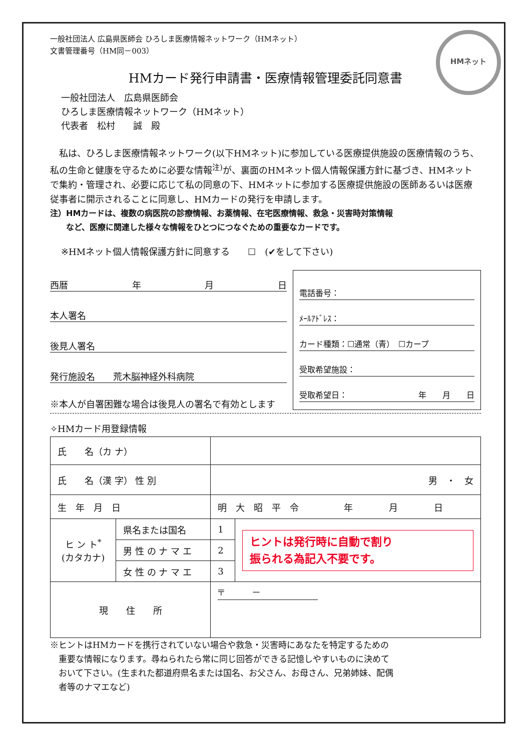HMネット
一般社団法人 広島県医師会 ひろしま医療情報ネットワーク（HMネット）
文書管理番号（HM同－003）
HMカード発行申請書・医療情報管理委託同意書
一般社団法人　広島県医師会
ひろしま医療情報ネットワーク（HMネット）
代表者　松村　　誠　殿
　私は、ひろしま医療情報ネットワーク(以下HMネット)に参加している医療提供施設の医療情報のうち、私の生命と健康を守るために必要な情報<sup>注)</sup>が、裏面のHMネット個人情報保護方針に基づき、HMネットで集約・管理され、必要に応じて私の同意の下、HMネットに参加する医療提供施設の医師あるいは医療従事者に開示されることに同意し、HMカードの発行を申請します。
注）HMカードは、複数の病医院の診療情報、お薬情報、在宅医療情報、救急・災害時対策情報
　　など、医療に関連した様々な情報をひとつにつなぐための重要なカードです。
※HMネット個人情報保護方針に同意する　　☐　(✔をして下さい)
西暦 年 月 日
本人署名
後見人署名
発行施設名　　荒木脳神経外科病院
※本人が自署困難な場合は後見人の署名で有効とします
電話番号：
ﾒｰﾙｱﾄﾞﾚｽ：
カード種類：☐通常（青）　☐カープ
受取希望施設：
受取希望日： 年　　月　　日
✧HMカード用登録情報
| 氏 名（カ ナ） | | | |
| 氏 名（漢 字） 性 別 | | 男 ・ 女 | |
| 生 年 月 日 | | 明 大 昭 平 令 年 月 日 | |
| ヒ ン ト<sup>*</sup> (カタカナ) | 県名または国名 | 1 | ヒントは発行時に自動で割り 振られる為記入不要です。 |
| | 男 性 の ナ マ エ | 2 | |
| | 女 性 の ナ マ エ | 3 | |
| 現 住 所 | | 〒 － | |
※ヒントはHMカードを携行されていない場合や救急・災害時にあなたを特定するための
　重要な情報になります。尋ねられたら常に同じ回答ができる記憶しやすいものに決めて
　おいて下さい。(生まれた都道府県名または国名、お父さん、お母さん、兄弟姉妹、配偶
　者等のナマエなど)